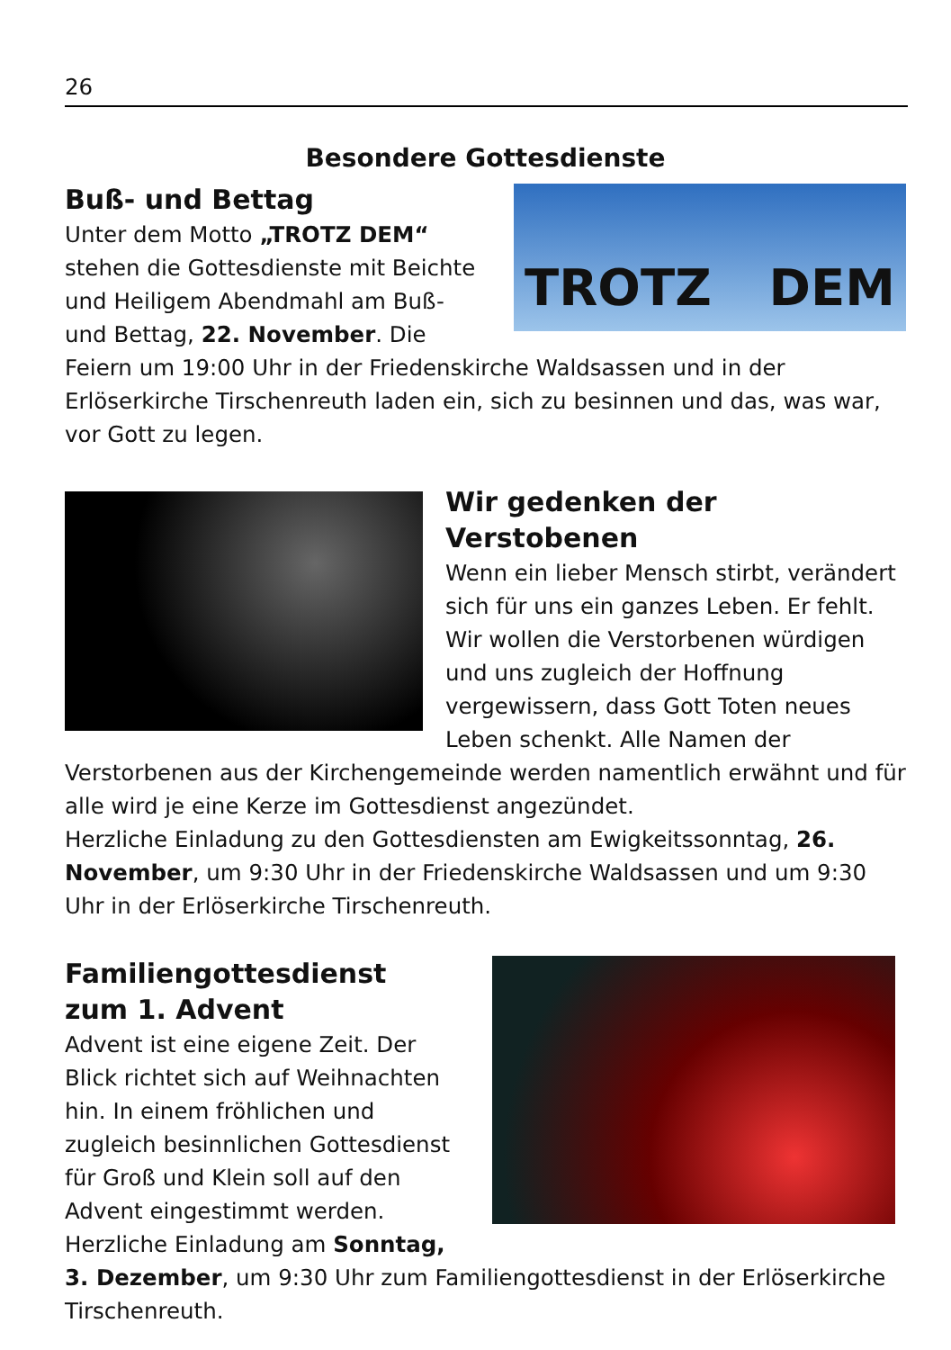26
Besondere Gottesdienste
TROTZ DEM
Buß- und Bettag
Unter dem Motto „TROTZ DEM“ stehen die Gottesdienste mit Beichte und Heiligem Abendmahl am Buß- und Bettag, 22. November. Die Feiern um 19:00 Uhr in der Friedenskirche Waldsassen und in der Erlöserkirche Tirschenreuth laden ein, sich zu besinnen und das, was war, vor Gott zu legen.
Wir gedenken der Verstobenen
Wenn ein lieber Mensch stirbt, verändert sich für uns ein ganzes Leben. Er fehlt. Wir wollen die Verstorbenen würdigen und uns zugleich der Hoffnung vergewissern, dass Gott Toten neues Leben schenkt. Alle Namen der Verstorbenen aus der Kirchengemeinde werden namentlich erwähnt und für alle wird je eine Kerze im Gottesdienst angezündet.
Herzliche Einladung zu den Gottesdiensten am Ewigkeitssonntag, 26. November, um 9:30 Uhr in der Friedenskirche Waldsassen und um 9:30 Uhr in der Erlöserkirche Tirschenreuth.
Familiengottesdienst
zum 1. Advent
Advent ist eine eigene Zeit. Der Blick richtet sich auf Weihnachten hin. In einem fröhlichen und zugleich besinnlichen Gottesdienst für Groß und Klein soll auf den Advent eingestimmt werden. Herzliche Einladung am Sonntag, 3. Dezember, um 9:30 Uhr zum Familiengottesdienst in der Erlöserkirche Tirschenreuth.